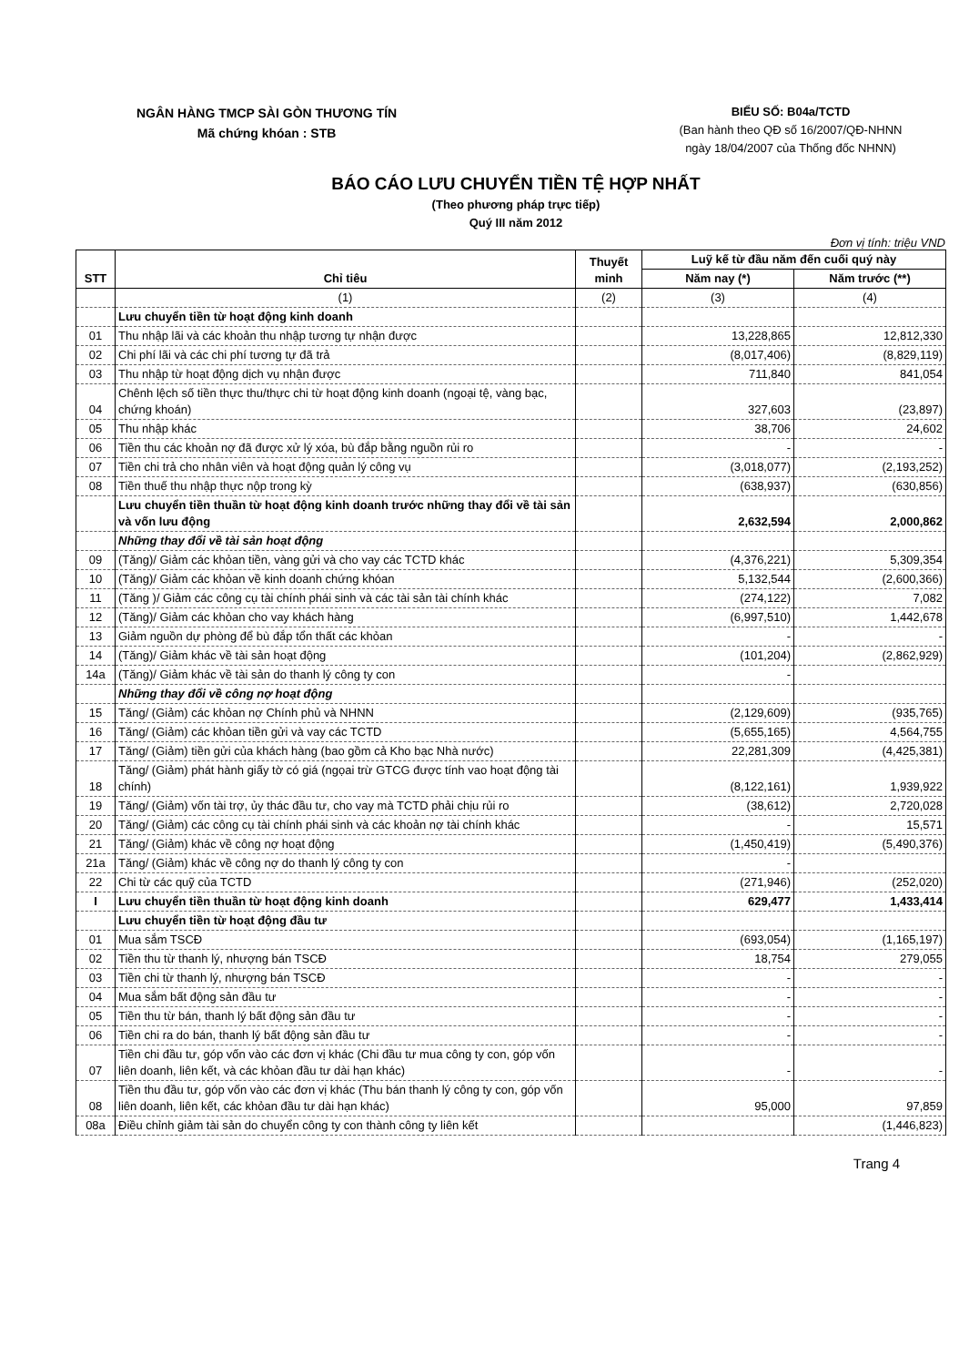NGÂN HÀNG TMCP SÀI GÒN THƯƠNG TÍN
Mã chứng khóan : STB
BIỂU SỐ: B04a/TCTD
(Ban hành theo QĐ số 16/2007/QĐ-NHNN
ngày 18/04/2007 của Thống đốc NHNN)
BÁO CÁO LƯU CHUYỂN TIỀN TỆ HỢP NHẤT
(Theo phương pháp trực tiếp)
Quý III năm 2012
Đơn vị tính: triệu VND
| STT | Chỉ tiêu | Thuyết minh | Luỹ kế từ đầu năm đến cuối quý này | |
| --- | --- | --- | --- | --- |
| | | | Năm nay (*) | Năm trước (**) |
| | (1) | (2) | (3) | (4) |
| | Lưu chuyển tiền từ hoạt động kinh doanh | | | |
| 01 | Thu nhập lãi và các khoản thu nhập tương tự nhận được | | 13,228,865 | 12,812,330 |
| 02 | Chi phí lãi và các chi phí tương tự đã trả | | (8,017,406) | (8,829,119) |
| 03 | Thu nhập từ hoạt động dịch vụ nhận được | | 711,840 | 841,054 |
| 04 | Chênh lệch số tiền thực thu/thực chi từ hoạt động kinh doanh (ngoại tệ, vàng bạc, chứng khoán) | | 327,603 | (23,897) |
| 05 | Thu nhập khác | | 38,706 | 24,602 |
| 06 | Tiền thu các khoản nợ đã được xử lý xóa, bù đắp bằng nguồn rủi ro | | - | - |
| 07 | Tiền chi trả cho nhân viên và hoạt động quản lý công vụ | | (3,018,077) | (2,193,252) |
| 08 | Tiền thuế thu nhập thực nộp trong kỳ | | (638,937) | (630,856) |
| | Lưu chuyển tiền thuần từ hoạt động kinh doanh trước những thay đổi về tài sản và vốn lưu động | | 2,632,594 | 2,000,862 |
| | Những thay đổi về tài sản hoạt động | | | |
| 09 | (Tăng)/ Giảm các khỏan tiền, vàng gửi và cho vay các TCTD khác | | (4,376,221) | 5,309,354 |
| 10 | (Tăng)/ Giảm các khỏan về kinh doanh chứng khóan | | 5,132,544 | (2,600,366) |
| 11 | (Tăng )/ Giảm các công cụ tài chính phái sinh và các tài sản tài chính khác | | (274,122) | 7,082 |
| 12 | (Tăng)/ Giảm các khỏan cho vay khách hàng | | (6,997,510) | 1,442,678 |
| 13 | Giảm nguồn dự phòng để bù đắp tổn thất các khỏan | | - | - |
| 14 | (Tăng)/ Giảm khác về tài sản hoạt động | | (101,204) | (2,862,929) |
| 14a | (Tăng)/ Giảm khác về tài sản do thanh lý công ty con | | - | |
| | Những thay đổi về công nợ hoạt động | | | |
| 15 | Tăng/ (Giảm) các khỏan nợ Chính phủ và NHNN | | (2,129,609) | (935,765) |
| 16 | Tăng/ (Giảm) các khỏan tiền gửi và vay các TCTD | | (5,655,165) | 4,564,755 |
| 17 | Tăng/ (Giảm) tiền gửi của khách hàng (bao gồm cả Kho bạc Nhà nước) | | 22,281,309 | (4,425,381) |
| 18 | Tăng/ (Giảm) phát hành giấy tờ có giá (ngọai trừ GTCG được tính vao hoạt động tài chính) | | (8,122,161) | 1,939,922 |
| 19 | Tăng/ (Giảm) vốn tài trợ, ủy thác đầu tư, cho vay mà TCTD phải chịu rủi ro | | (38,612) | 2,720,028 |
| 20 | Tăng/ (Giảm) các công cụ tài chính phái sinh và các khoản nợ tài chính khác | | - | 15,571 |
| 21 | Tăng/ (Giảm) khác về công nợ hoạt động | | (1,450,419) | (5,490,376) |
| 21a | Tăng/ (Giảm) khác về công nợ do thanh lý công ty con | | - | |
| 22 | Chi từ các quỹ của TCTD | | (271,946) | (252,020) |
| I | Lưu chuyển tiền thuần từ hoạt động kinh doanh | | 629,477 | 1,433,414 |
| | Lưu chuyển tiền từ hoạt động đầu tư | | | |
| 01 | Mua sắm TSCĐ | | (693,054) | (1,165,197) |
| 02 | Tiền thu từ thanh lý, nhượng bán TSCĐ | | 18,754 | 279,055 |
| 03 | Tiền chi từ thanh lý, nhượng bán TSCĐ | | - | - |
| 04 | Mua sắm bất động sản đầu tư | | - | - |
| 05 | Tiền thu từ bán, thanh lý bất động sản đầu tư | | - | - |
| 06 | Tiền chi ra do bán, thanh lý bất động sản đầu tư | | - | - |
| 07 | Tiền chi đầu tư, góp vốn vào các đơn vị khác (Chi đầu tư mua công ty con, góp vốn liên doanh, liên kết, và các khỏan đầu tư dài hạn khác) | | - | - |
| 08 | Tiền thu đầu tư, góp vốn vào các đơn vị khác (Thu bán thanh lý công ty con, góp vốn liên doanh, liên kết, các khỏan đầu tư dài hạn khác) | | 95,000 | 97,859 |
| 08a | Điều chỉnh giảm tài sản do chuyển công ty con thành công ty liên kết | | | (1,446,823) |
Trang 4